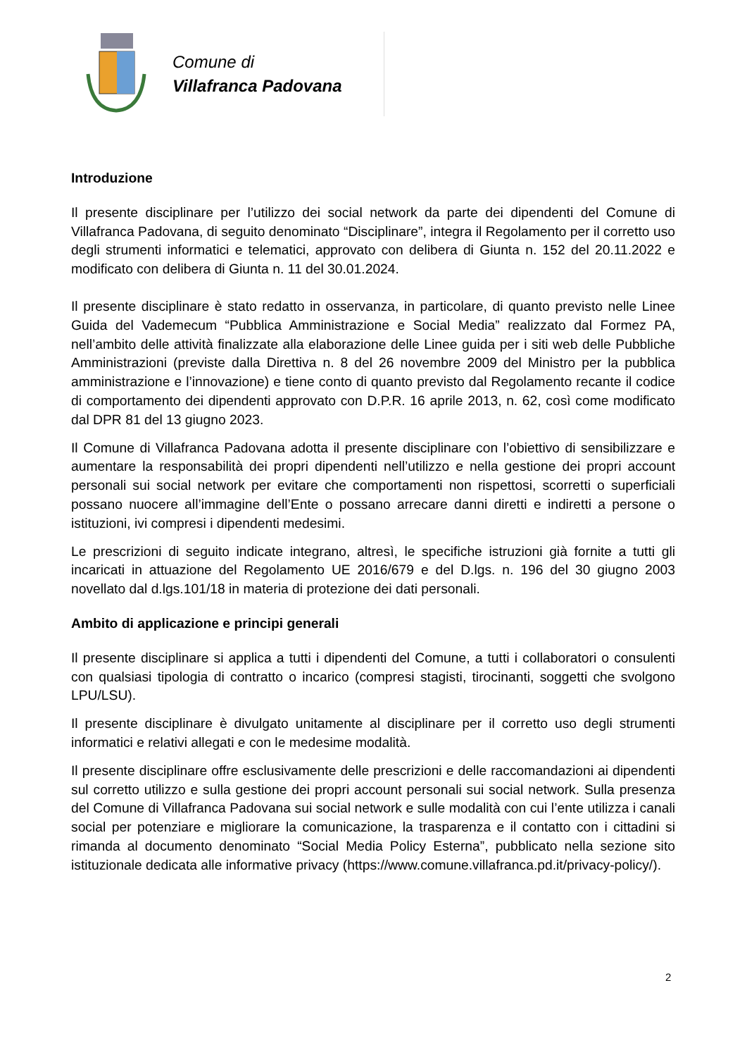Comune di
Villafranca Padovana
Introduzione
Il presente disciplinare per l’utilizzo dei social network da parte dei dipendenti del Comune di Villafranca Padovana, di seguito denominato “Disciplinare”, integra il Regolamento per il corretto uso degli strumenti informatici e telematici, approvato con delibera di Giunta n. 152 del 20.11.2022 e modificato con delibera di Giunta n. 11 del 30.01.2024.
Il presente disciplinare è stato redatto in osservanza, in particolare, di quanto previsto nelle Linee Guida del Vademecum “Pubblica Amministrazione e Social Media” realizzato dal Formez PA, nell’ambito delle attività finalizzate alla elaborazione delle Linee guida per i siti web delle Pubbliche Amministrazioni (previste dalla Direttiva n. 8 del 26 novembre 2009 del Ministro per la pubblica amministrazione e l’innovazione) e tiene conto di quanto previsto dal Regolamento recante il codice di comportamento dei dipendenti approvato con D.P.R. 16 aprile 2013, n. 62, così come modificato dal DPR 81 del 13 giugno 2023.
Il Comune di Villafranca Padovana adotta il presente disciplinare con l’obiettivo di sensibilizzare e aumentare la responsabilità dei propri dipendenti nell’utilizzo e nella gestione dei propri account personali sui social network per evitare che comportamenti non rispettosi, scorretti o superficiali possano nuocere all’immagine dell’Ente o possano arrecare danni diretti e indiretti a persone o istituzioni, ivi compresi i dipendenti medesimi.
Le prescrizioni di seguito indicate integrano, altresì, le specifiche istruzioni già fornite a tutti gli incaricati in attuazione del Regolamento UE 2016/679 e del D.lgs. n. 196 del 30 giugno 2003 novellato dal d.lgs.101/18 in materia di protezione dei dati personali.
Ambito di applicazione e principi generali
Il presente disciplinare si applica a tutti i dipendenti del Comune, a tutti i collaboratori o consulenti con qualsiasi tipologia di contratto o incarico (compresi stagisti, tirocinanti, soggetti che svolgono LPU/LSU).
Il presente disciplinare è divulgato unitamente al disciplinare per il corretto uso degli strumenti informatici e relativi allegati e con le medesime modalità.
Il presente disciplinare offre esclusivamente delle prescrizioni e delle raccomandazioni ai dipendenti sul corretto utilizzo e sulla gestione dei propri account personali sui social network. Sulla presenza del Comune di Villafranca Padovana sui social network e sulle modalità con cui l’ente utilizza i canali social per potenziare e migliorare la comunicazione, la trasparenza e il contatto con i cittadini si rimanda al documento denominato “Social Media Policy Esterna”, pubblicato nella sezione sito istituzionale dedicata alle informative privacy (https://www.comune.villafranca.pd.it/privacy-policy/).
2